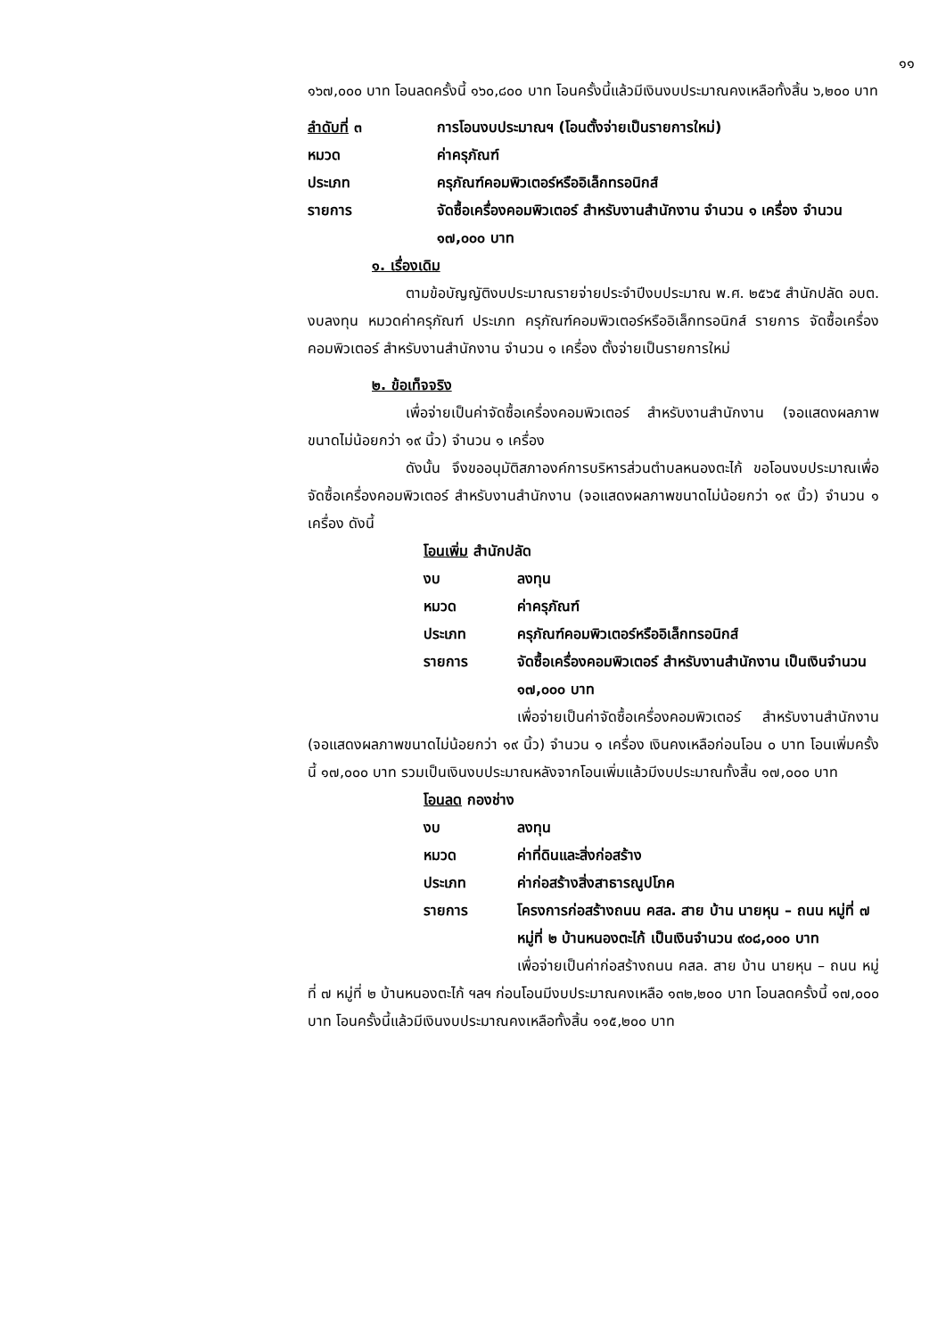๑๑
๑๖๗,๐๐๐ บาท โอนลดครั้งนี้ ๑๖๐,๘๐๐ บาท โอนครั้งนี้แล้วมีเงินงบประมาณคงเหลือทั้งสิ้น ๖,๒๐๐ บาท
ลำดับที่ ๓ การโอนงบประมาณฯ (โอนตั้งจ่ายเป็นรายการใหม่)
หมวด ค่าครุภัณฑ์
ประเภท ครุภัณฑ์คอมพิวเตอร์หรืออิเล็กทรอนิกส์
รายการ จัดซื้อเครื่องคอมพิวเตอร์ สำหรับงานสำนักงาน จำนวน ๑ เครื่อง จำนวน ๑๗,๐๐๐ บาท
๑. เรื่องเดิม
ตามข้อบัญญัติงบประมาณรายจ่ายประจำปีงบประมาณ พ.ศ. ๒๕๖๕ สำนักปลัด อบต. งบลงทุน หมวดค่าครุภัณฑ์ ประเภท ครุภัณฑ์คอมพิวเตอร์หรืออิเล็กทรอนิกส์ รายการ จัดซื้อเครื่องคอมพิวเตอร์ สำหรับงานสำนักงาน จำนวน ๑ เครื่อง ตั้งจ่ายเป็นรายการใหม่
๒. ข้อเท็จจริง
เพื่อจ่ายเป็นค่าจัดซื้อเครื่องคอมพิวเตอร์ สำหรับงานสำนักงาน (จอแสดงผลภาพขนาดไม่น้อยกว่า ๑๙ นิ้ว) จำนวน ๑ เครื่อง
ดังนั้น จึงขออนุมัติสภาองค์การบริหารส่วนตำบลหนองตะไก้ ขอโอนงบประมาณเพื่อจัดซื้อเครื่องคอมพิวเตอร์ สำหรับงานสำนักงาน (จอแสดงผลภาพขนาดไม่น้อยกว่า ๑๙ นิ้ว) จำนวน ๑ เครื่อง ดังนี้
โอนเพิ่ม สำนักปลัด
งบ ลงทุน
หมวด ค่าครุภัณฑ์
ประเภท ครุภัณฑ์คอมพิวเตอร์หรืออิเล็กทรอนิกส์
รายการ จัดซื้อเครื่องคอมพิวเตอร์ สำหรับงานสำนักงาน เป็นเงินจำนวน ๑๗,๐๐๐ บาท
เพื่อจ่ายเป็นค่าจัดซื้อเครื่องคอมพิวเตอร์ สำหรับงานสำนักงาน (จอแสดงผลภาพขนาดไม่น้อยกว่า ๑๙ นิ้ว) จำนวน ๑ เครื่อง เงินคงเหลือก่อนโอน ๐ บาท โอนเพิ่มครั้งนี้ ๑๗,๐๐๐ บาท รวมเป็นเงินงบประมาณหลังจากโอนเพิ่มแล้วมีงบประมาณทั้งสิ้น ๑๗,๐๐๐ บาท
โอนลด กองช่าง
งบ ลงทุน
หมวด ค่าที่ดินและสิ่งก่อสร้าง
ประเภท ค่าก่อสร้างสิ่งสาธารณูปโภค
รายการ โครงการก่อสร้างถนน คสล. สาย บ้าน นายหุน – ถนน หมู่ที่ ๗ หมู่ที่ ๒ บ้านหนองตะไก้ เป็นเงินจำนวน ๙๐๘,๐๐๐ บาท
เพื่อจ่ายเป็นค่าก่อสร้างถนน คสล. สาย บ้าน นายหุน – ถนน หมู่ที่ ๗ หมู่ที่ ๒ บ้านหนองตะไก้ ฯลฯ ก่อนโอนมีงบประมาณคงเหลือ ๑๓๒,๒๐๐ บาท โอนลดครั้งนี้ ๑๗,๐๐๐ บาท โอนครั้งนี้แล้วมีเงินงบประมาณคงเหลือทั้งสิ้น ๑๑๕,๒๐๐ บาท